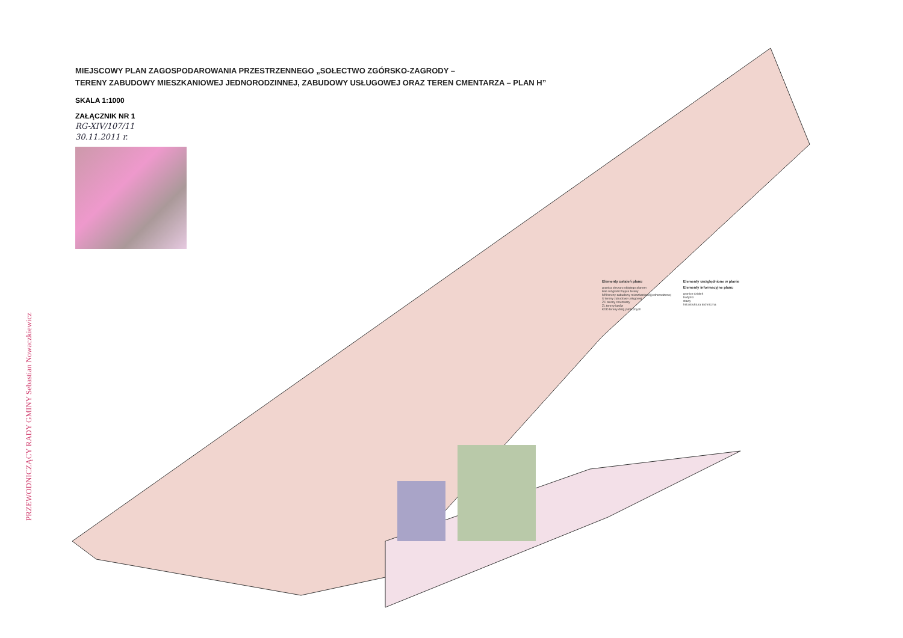MIEJSCOWY PLAN ZAGOSPODAROWANIA PRZESTRZENNEGO „SOŁECTWO ZGÓRSKO-ZAGRODY –
TERENY ZABUDOWY MIESZKANIOWEJ JEDNORODZINNEJ, ZABUDOWY USŁUGOWEJ ORAZ TEREN CMENTARZA – PLAN H”
SKALA 1:1000
ZAŁĄCZNIK NR 1
RG-XIV/107/11
30.11.2011 r.
PRZEWODNICZĄCY RADY GMINY Sebastian Nowaczkiewicz
Elementy ustaleń planu
granica obszaru objętego planem
linie rozgraniczające tereny
MN tereny zabudowy mieszkaniowej jednorodzinnej
U tereny zabudowy usługowej
ZC tereny cmentarzy
ZL tereny lasów
KDD tereny dróg publicznych
Elementy uwzględnione w planie
Elementy informacyjne planu
granice działek
budynki
stawy
Infrastruktura techniczna